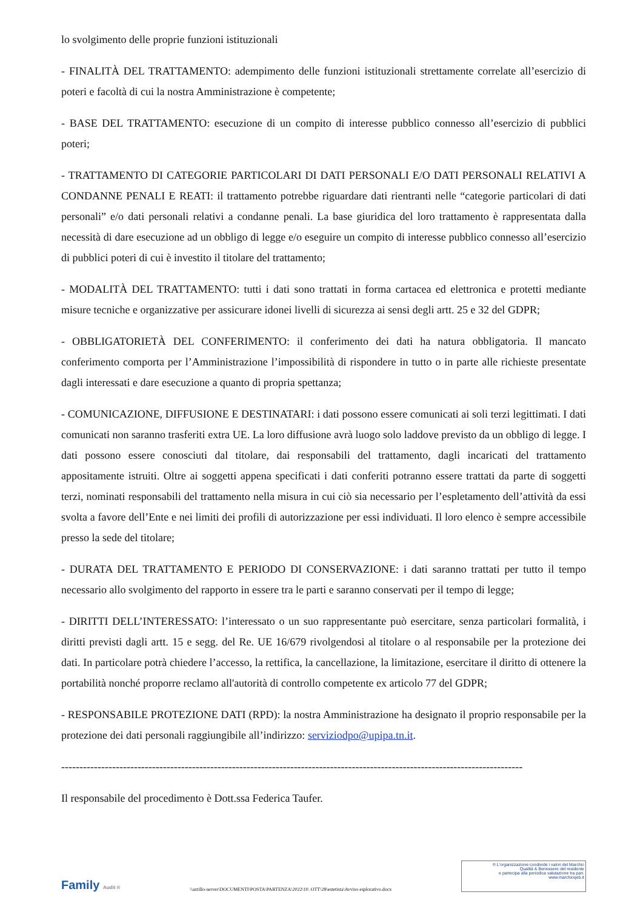lo svolgimento delle proprie funzioni istituzionali
- FINALITÀ DEL TRATTAMENTO: adempimento delle funzioni istituzionali strettamente correlate all’esercizio di poteri e facoltà di cui la nostra Amministrazione è competente;
- BASE DEL TRATTAMENTO: esecuzione di un compito di interesse pubblico connesso all’esercizio di pubblici poteri;
- TRATTAMENTO DI CATEGORIE PARTICOLARI DI DATI PERSONALI E/O DATI PERSONALI RELATIVI A CONDANNE PENALI E REATI: il trattamento potrebbe riguardare dati rientranti nelle “categorie particolari di dati personali” e/o dati personali relativi a condanne penali. La base giuridica del loro trattamento è rappresentata dalla necessità di dare esecuzione ad un obbligo di legge e/o eseguire un compito di interesse pubblico connesso all’esercizio di pubblici poteri di cui è investito il titolare del trattamento;
- MODALITÀ DEL TRATTAMENTO: tutti i dati sono trattati in forma cartacea ed elettronica e protetti mediante misure tecniche e organizzative per assicurare idonei livelli di sicurezza ai sensi degli artt. 25 e 32 del GDPR;
- OBBLIGATORIETÀ DEL CONFERIMENTO: il conferimento dei dati ha natura obbligatoria. Il mancato conferimento comporta per l’Amministrazione l’impossibilità di rispondere in tutto o in parte alle richieste presentate dagli interessati e dare esecuzione a quanto di propria spettanza;
- COMUNICAZIONE, DIFFUSIONE E DESTINATARI: i dati possono essere comunicati ai soli terzi legittimati. I dati comunicati non saranno trasferiti extra UE. La loro diffusione avrà luogo solo laddove previsto da un obbligo di legge. I dati possono essere conosciuti dal titolare, dai responsabili del trattamento, dagli incaricati del trattamento appositamente istruiti. Oltre ai soggetti appena specificati i dati conferiti potranno essere trattati da parte di soggetti terzi, nominati responsabili del trattamento nella misura in cui ciò sia necessario per l’espletamento dell’attività da essi svolta a favore dell’Ente e nei limiti dei profili di autorizzazione per essi individuati. Il loro elenco è sempre accessibile presso la sede del titolare;
- DURATA DEL TRATTAMENTO E PERIODO DI CONSERVAZIONE: i dati saranno trattati per tutto il tempo necessario allo svolgimento del rapporto in essere tra le parti e saranno conservati per il tempo di legge;
- DIRITTI DELL’INTERESSATO: l’interessato o un suo rappresentante può esercitare, senza particolari formalità, i diritti previsti dagli artt. 15 e segg. del Re. UE 16/679 rivolgendosi al titolare o al responsabile per la protezione dei dati. In particolare potrà chiedere l’accesso, la rettifica, la cancellazione, la limitazione, esercitare il diritto di ottenere la portabilità nonché proporre reclamo all'autorità di controllo competente ex articolo 77 del GDPR;
- RESPONSABILE PROTEZIONE DATI (RPD): la nostra Amministrazione ha designato il proprio responsabile per la protezione dei dati personali raggiungibile all’indirizzo: serviziodpo@upipa.tn.it.
-------------------------------------------------------------------------------------------------------------------------------
Il responsabile del procedimento è Dott.ssa Federica Taufer.
Family Audit ®
\\arzillo-server\DOCUMENTI\POSTA\PARTENZA\2022\10. OTT\28\estetista\Avviso esplorativo.docx
® L'organizzazione condivide i valori del Marchio
Qualità & Benessere del residente
e partecipa alla periodica valutazione tra pari.
www.marchioqeb.it